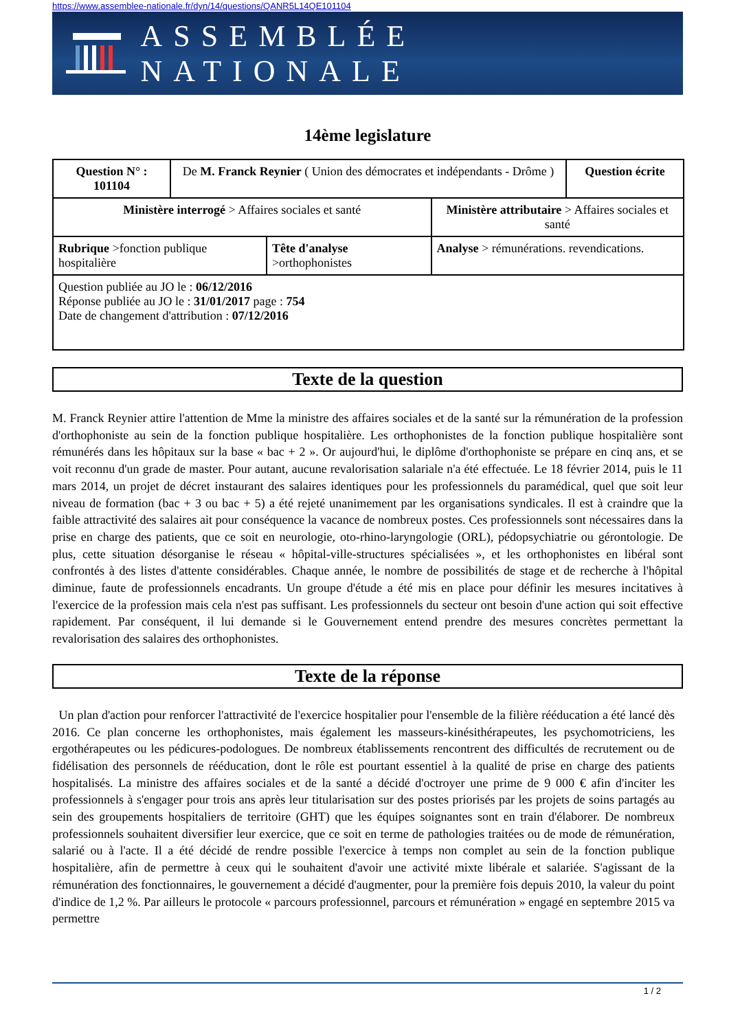https://www.assemblee-nationale.fr/dyn/14/questions/QANR5L14QE101104
ASSEMBLÉE NATIONALE
14ème legislature
| Question N° : 101104 | De M. Franck Reynier ( Union des démocrates et indépendants - Drôme ) | | | Question écrite |
| Ministère interrogé > Affaires sociales et santé | | | Ministère attributaire > Affaires sociales et santé | |
| Rubrique >fonction publique hospitalière | | Tête d'analyse >orthophonistes | Analyse > rémunérations. revendications. | |
| Question publiée au JO le : 06/12/2016 Réponse publiée au JO le : 31/01/2017 page : 754 Date de changement d'attribution : 07/12/2016 | | | | |
Texte de la question
M. Franck Reynier attire l'attention de Mme la ministre des affaires sociales et de la santé sur la rémunération de la profession d'orthophoniste au sein de la fonction publique hospitalière. Les orthophonistes de la fonction publique hospitalière sont rémunérés dans les hôpitaux sur la base « bac + 2 ». Or aujourd'hui, le diplôme d'orthophoniste se prépare en cinq ans, et se voit reconnu d'un grade de master. Pour autant, aucune revalorisation salariale n'a été effectuée. Le 18 février 2014, puis le 11 mars 2014, un projet de décret instaurant des salaires identiques pour les professionnels du paramédical, quel que soit leur niveau de formation (bac + 3 ou bac + 5) a été rejeté unanimement par les organisations syndicales. Il est à craindre que la faible attractivité des salaires ait pour conséquence la vacance de nombreux postes. Ces professionnels sont nécessaires dans la prise en charge des patients, que ce soit en neurologie, oto-rhino-laryngologie (ORL), pédopsychiatrie ou gérontologie. De plus, cette situation désorganise le réseau « hôpital-ville-structures spécialisées », et les orthophonistes en libéral sont confrontés à des listes d'attente considérables. Chaque année, le nombre de possibilités de stage et de recherche à l'hôpital diminue, faute de professionnels encadrants. Un groupe d'étude a été mis en place pour définir les mesures incitatives à l'exercice de la profession mais cela n'est pas suffisant. Les professionnels du secteur ont besoin d'une action qui soit effective rapidement. Par conséquent, il lui demande si le Gouvernement entend prendre des mesures concrètes permettant la revalorisation des salaires des orthophonistes.
Texte de la réponse
Un plan d'action pour renforcer l'attractivité de l'exercice hospitalier pour l'ensemble de la filière rééducation a été lancé dès 2016. Ce plan concerne les orthophonistes, mais également les masseurs-kinésithérapeutes, les psychomotriciens, les ergothérapeutes ou les pédicures-podologues. De nombreux établissements rencontrent des difficultés de recrutement ou de fidélisation des personnels de rééducation, dont le rôle est pourtant essentiel à la qualité de prise en charge des patients hospitalisés. La ministre des affaires sociales et de la santé a décidé d'octroyer une prime de 9 000 € afin d'inciter les professionnels à s'engager pour trois ans après leur titularisation sur des postes priorisés par les projets de soins partagés au sein des groupements hospitaliers de territoire (GHT) que les équipes soignantes sont en train d'élaborer. De nombreux professionnels souhaitent diversifier leur exercice, que ce soit en terme de pathologies traitées ou de mode de rémunération, salarié ou à l'acte. Il a été décidé de rendre possible l'exercice à temps non complet au sein de la fonction publique hospitalière, afin de permettre à ceux qui le souhaitent d'avoir une activité mixte libérale et salariée. S'agissant de la rémunération des fonctionnaires, le gouvernement a décidé d'augmenter, pour la première fois depuis 2010, la valeur du point d'indice de 1,2 %. Par ailleurs le protocole « parcours professionnel, parcours et rémunération » engagé en septembre 2015 va permettre
1 / 2